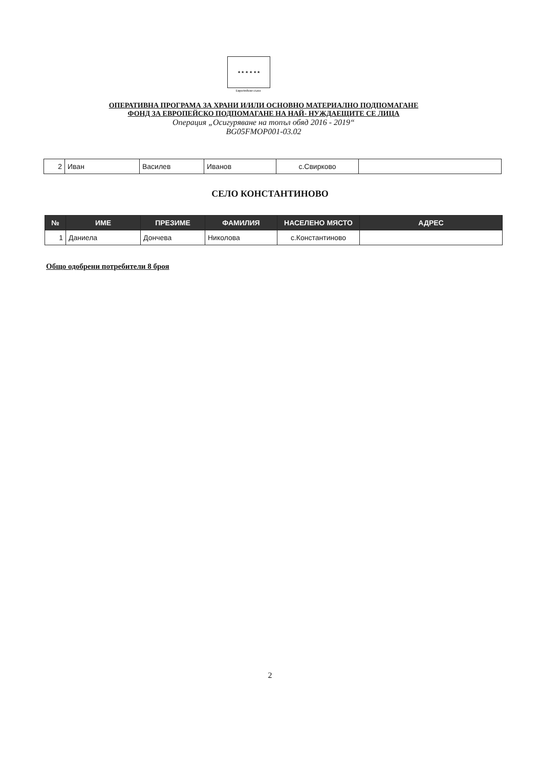★ ★ ★ ★ ★ ★
Европейски съюз
ОПЕРАТИВНА ПРОГРАМА ЗА ХРАНИ И/ИЛИ ОСНОВНО МАТЕРИАЛНО ПОДПОМАГАНЕ
ФОНД ЗА ЕВРОПЕЙСКО ПОДПОМАГАНЕ НА НАЙ- НУЖДАЕЩИТЕ СЕ ЛИЦА
Операция „Осигуряване на топъл обяд 2016 - 2019“
BG05FMOP001-03.02
| 2 | Иван | Василев | Иванов | с.Свирково | |
СЕЛО КОНСТАНТИНОВО
| № | ИМЕ | ПРЕЗИМЕ | ФАМИЛИЯ | НАСЕЛЕНО МЯСТО | АДРЕС |
| --- | --- | --- | --- | --- | --- |
| 1 | Даниела | Дончева | Николова | с.Константиново | |
Общо одобрени потребители 8 броя
2